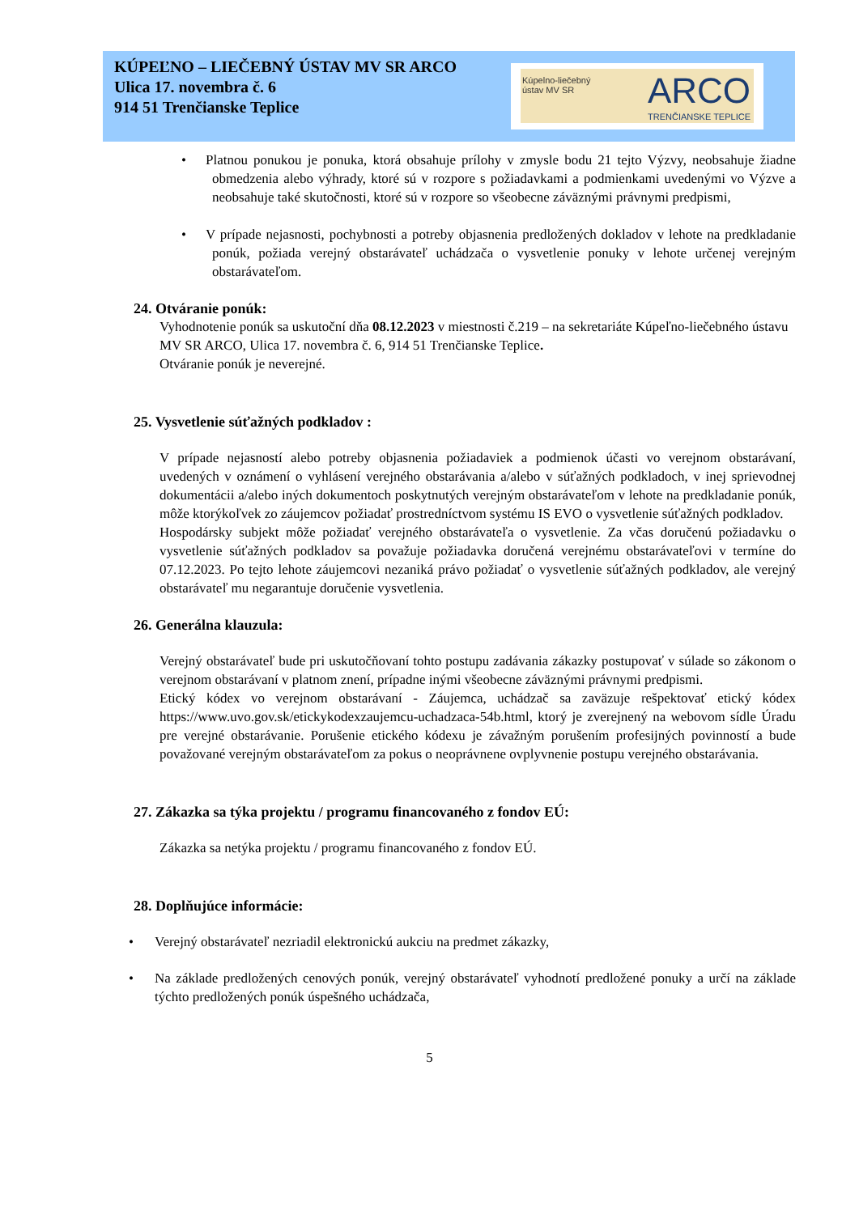KÚPEĽNO – LIEČEBNÝ ÚSTAV MV SR ARCO
Ulica 17. novembra č. 6
914 51 Trenčianske Teplice
Kúpelno-liečebný
ústav MV SR
ARCO
TRENČIANSKE TEPLICE
Platnou ponukou je ponuka, ktorá obsahuje prílohy v zmysle bodu 21 tejto Výzvy, neobsahuje žiadne obmedzenia alebo výhrady, ktoré sú v rozpore s požiadavkami a podmienkami uvedenými vo Výzve a neobsahuje také skutočnosti, ktoré sú v rozpore so všeobecne záväznými právnymi predpismi,
V prípade nejasnosti, pochybnosti a potreby objasnenia predložených dokladov v lehote na predkladanie ponúk, požiada verejný obstarávateľ uchádzača o vysvetlenie ponuky v lehote určenej verejným obstarávateľom.
24. Otváranie ponúk:
Vyhodnotenie ponúk sa uskutoční dňa 08.12.2023 v miestnosti č.219 – na sekretariáte Kúpeľno-liečebného ústavu MV SR ARCO, Ulica 17. novembra č. 6, 914 51 Trenčianske Teplice.
Otváranie ponúk je neverejné.
25. Vysvetlenie súťažných podkladov :
V prípade nejasností alebo potreby objasnenia požiadaviek a podmienok účasti vo verejnom obstarávaní, uvedených v oznámení o vyhlásení verejného obstarávania a/alebo v súťažných podkladoch, v inej sprievodnej dokumentácii a/alebo iných dokumentoch poskytnutých verejným obstarávateľom v lehote na predkladanie ponúk, môže ktorýkoľvek zo záujemcov požiadať prostredníctvom systému IS EVO o vysvetlenie súťažných podkladov.
Hospodársky subjekt môže požiadať verejného obstarávateľa o vysvetlenie. Za včas doručenú požiadavku o vysvetlenie súťažných podkladov sa považuje požiadavka doručená verejnému obstarávateľovi v termíne do 07.12.2023. Po tejto lehote záujemcovi nezaniká právo požiadať o vysvetlenie súťažných podkladov, ale verejný obstarávateľ mu negarantuje doručenie vysvetlenia.
26. Generálna klauzula:
Verejný obstarávateľ bude pri uskutočňovaní tohto postupu zadávania zákazky postupovať v súlade so zákonom o verejnom obstarávaní v platnom znení, prípadne inými všeobecne záväznými právnymi predpismi.
Etický kódex vo verejnom obstarávaní - Záujemca, uchádzač sa zaväzuje rešpektovať etický kódex https://www.uvo.gov.sk/etickykodexzaujemcu-uchadzaca-54b.html, ktorý je zverejnený na webovom sídle Úradu pre verejné obstarávanie. Porušenie etického kódexu je závažným porušením profesijných povinností a bude považované verejným obstarávateľom za pokus o neoprávnene ovplyvnenie postupu verejného obstarávania.
27. Zákazka sa týka projektu / programu financovaného z fondov EÚ:
Zákazka sa netýka projektu / programu financovaného z fondov EÚ.
28. Doplňujúce informácie:
Verejný obstarávateľ nezriadil elektronickú aukciu na predmet zákazky,
Na základe predložených cenových ponúk, verejný obstarávateľ vyhodnotí predložené ponuky a určí na základe týchto predložených ponúk úspešného uchádzača,
5